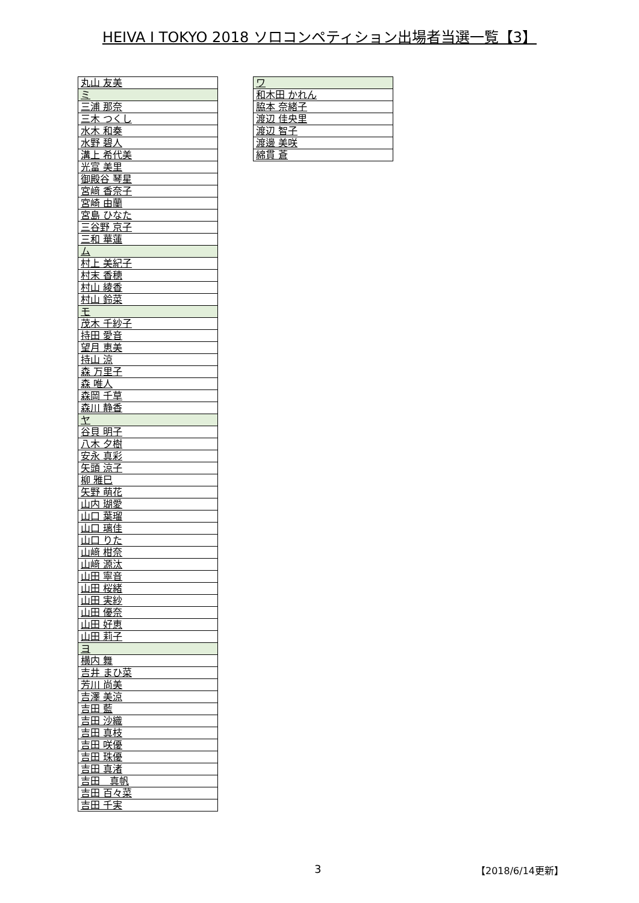HEIVA I TOKYO 2018 ソロコンペティション出場者当選一覧【3】
| 丸山 友美 |
| ミ |
| 三浦 那奈 |
| 三木 つくし |
| 水木 和奏 |
| 水野 碧人 |
| 溝上 希代美 |
| 光富 美里 |
| 御殿谷 琴星 |
| 宮﨑 香奈子 |
| 宮崎 由蘭 |
| 宮島 ひなた |
| 三谷野 京子 |
| 三和 華蓮 |
| ム |
| 村上 美紀子 |
| 村末 香穂 |
| 村山 綾香 |
| 村山 鈴菜 |
| モ |
| 茂木 千紗子 |
| 持田 愛音 |
| 望月 恵美 |
| 持山 涼 |
| 森 万里子 |
| 森 唯人 |
| 森岡 千草 |
| 森川 静香 |
| ヤ |
| 谷貝 明子 |
| 八木 夕樹 |
| 安永 真彩 |
| 矢頭 涼子 |
| 柳 雅巳 |
| 矢野 萌花 |
| 山内 瑚愛 |
| 山口 葉瑠 |
| 山口 璃佳 |
| 山口 りた |
| 山﨑 柑奈 |
| 山﨑 源汰 |
| 山田 寧音 |
| 山田 桜緒 |
| 山田 実紗 |
| 山田 優奈 |
| 山田 好恵 |
| 山田 莉子 |
| ヨ |
| 横内 舞 |
| 吉井 まひ菜 |
| 芳川 尚美 |
| 吉澤 美涼 |
| 吉田 藍 |
| 吉田 沙織 |
| 吉田 真枝 |
| 吉田 咲優 |
| 吉田 珠優 |
| 吉田 真渚 |
| 吉田 真帆 |
| 吉田 百々菜 |
| 吉田 千実 |
| ワ |
| 和木田 かれん |
| 脇本 奈緒子 |
| 渡辺 佳央里 |
| 渡辺 智子 |
| 渡邊 美咲 |
| 綿貫 蒼 |
3 【2018/6/14更新】